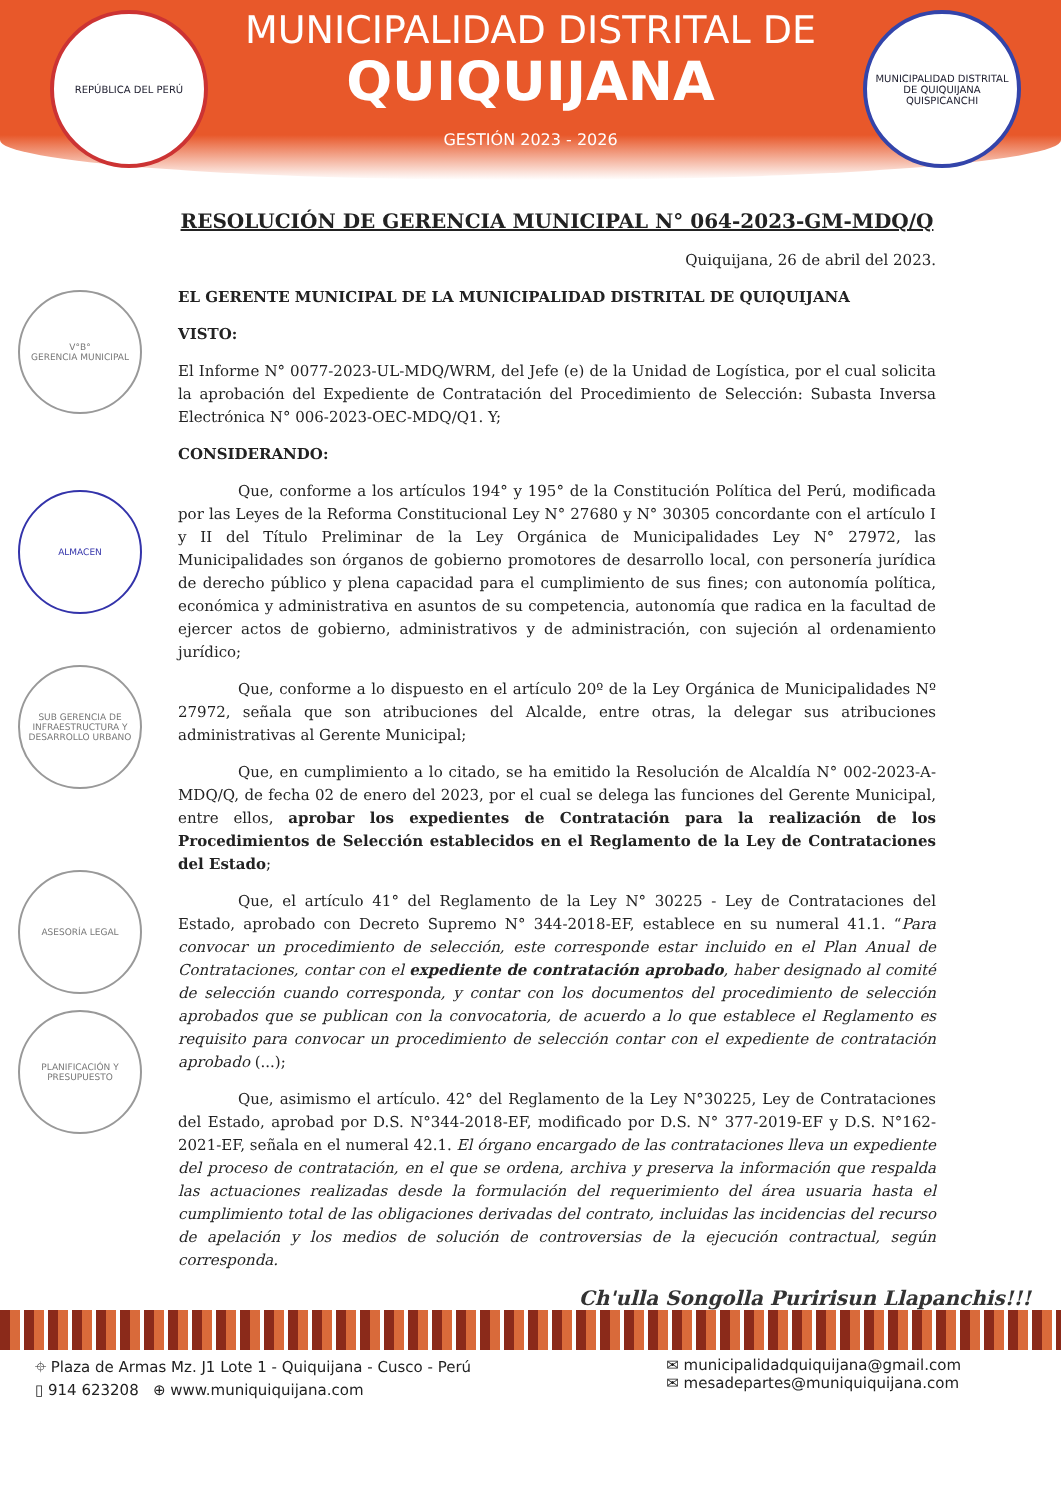MUNICIPALIDAD DISTRITAL DE
QUIQUIJANA
GESTIÓN 2023 - 2026
REPÚBLICA DEL PERÚ
MUNICIPALIDAD DISTRITAL DE QUIQUIJANA
QUISPICANCHI
V°B°
GERENCIA MUNICIPAL
ALMACEN
SUB GERENCIA DE INFRAESTRUCTURA Y DESARROLLO URBANO
ASESORÍA LEGAL
PLANIFICACIÓN Y PRESUPUESTO
RESOLUCIÓN DE GERENCIA MUNICIPAL N° 064-2023-GM-MDQ/Q
Quiquijana, 26 de abril del 2023.
EL GERENTE MUNICIPAL DE LA MUNICIPALIDAD DISTRITAL DE QUIQUIJANA
VISTO:
El Informe N° 0077-2023-UL-MDQ/WRM, del Jefe (e) de la Unidad de Logística, por el cual solicita la aprobación del Expediente de Contratación del Procedimiento de Selección: Subasta Inversa Electrónica N° 006-2023-OEC-MDQ/Q1. Y;
CONSIDERANDO:
Que, conforme a los artículos 194° y 195° de la Constitución Política del Perú, modificada por las Leyes de la Reforma Constitucional Ley N° 27680 y N° 30305 concordante con el artículo I y II del Título Preliminar de la Ley Orgánica de Municipalidades Ley N° 27972, las Municipalidades son órganos de gobierno promotores de desarrollo local, con personería jurídica de derecho público y plena capacidad para el cumplimiento de sus fines; con autonomía política, económica y administrativa en asuntos de su competencia, autonomía que radica en la facultad de ejercer actos de gobierno, administrativos y de administración, con sujeción al ordenamiento jurídico;
Que, conforme a lo dispuesto en el artículo 20º de la Ley Orgánica de Municipalidades Nº 27972, señala que son atribuciones del Alcalde, entre otras, la delegar sus atribuciones administrativas al Gerente Municipal;
Que, en cumplimiento a lo citado, se ha emitido la Resolución de Alcaldía N° 002-2023-A-MDQ/Q, de fecha 02 de enero del 2023, por el cual se delega las funciones del Gerente Municipal, entre ellos, aprobar los expedientes de Contratación para la realización de los Procedimientos de Selección establecidos en el Reglamento de la Ley de Contrataciones del Estado;
Que, el artículo 41° del Reglamento de la Ley N° 30225 - Ley de Contrataciones del Estado, aprobado con Decreto Supremo N° 344-2018-EF, establece en su numeral 41.1. “Para convocar un procedimiento de selección, este corresponde estar incluido en el Plan Anual de Contrataciones, contar con el expediente de contratación aprobado, haber designado al comité de selección cuando corresponda, y contar con los documentos del procedimiento de selección aprobados que se publican con la convocatoria, de acuerdo a lo que establece el Reglamento es requisito para convocar un procedimiento de selección contar con el expediente de contratación aprobado (...);
Que, asimismo el artículo. 42° del Reglamento de la Ley N°30225, Ley de Contrataciones del Estado, aprobad por D.S. N°344-2018-EF, modificado por D.S. N° 377-2019-EF y D.S. N°162-2021-EF, señala en el numeral 42.1. El órgano encargado de las contrataciones lleva un expediente del proceso de contratación, en el que se ordena, archiva y preserva la información que respalda las actuaciones realizadas desde la formulación del requerimiento del área usuaria hasta el cumplimiento total de las obligaciones derivadas del contrato, incluidas las incidencias del recurso de apelación y los medios de solución de controversias de la ejecución contractual, según corresponda.
Ch'ulla Songolla Puririsun Llapanchis!!!
⌖ Plaza de Armas Mz. J1 Lote 1 - Quiquijana - Cusco - Perú
▯ 914 623208 ⊕ www.muniquiquijana.com
✉ municipalidadquiquijana@gmail.com
✉ mesadepartes@muniquiquijana.com